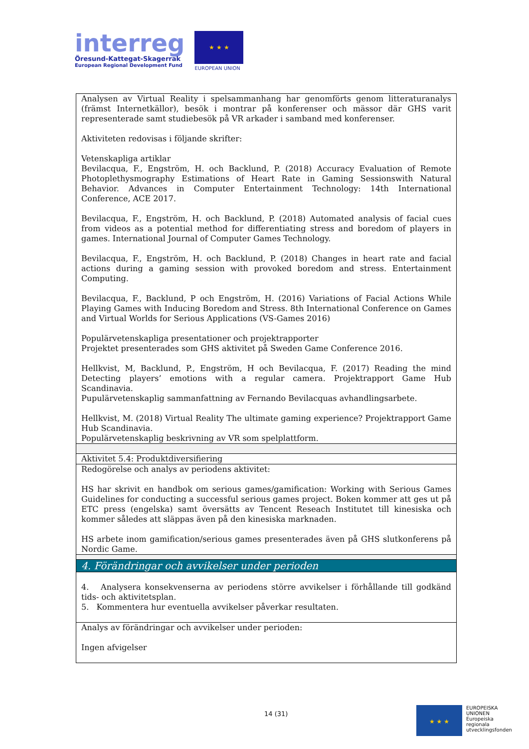interreg
Öresund-Kattegat-Skagerrak
European Regional Development Fund
★ ★ ★
EUROPEAN UNION
| Analysen av Virtual Reality i spelsammanhang har genomförts genom litteraturanalys (främst Internetkällor), besök i montrar på konferenser och mässor där GHS varit representerade samt studiebesök på VR arkader i samband med konferenser. Aktiviteten redovisas i följande skrifter: Vetenskapliga artiklar Bevilacqua, F., Engström, H. och Backlund, P. (2018) Accuracy Evaluation of Remote Photoplethysmography Estimations of Heart Rate in Gaming Sessionswith Natural Behavior. Advances in Computer Entertainment Technology: 14th International Conference, ACE 2017. Bevilacqua, F., Engström, H. och Backlund, P. (2018) Automated analysis of facial cues from videos as a potential method for differentiating stress and boredom of players in games. International Journal of Computer Games Technology. Bevilacqua, F., Engström, H. och Backlund, P. (2018) Changes in heart rate and facial actions during a gaming session with provoked boredom and stress. Entertainment Computing. Bevilacqua, F., Backlund, P och Engström, H. (2016) Variations of Facial Actions While Playing Games with Inducing Boredom and Stress. 8th International Conference on Games and Virtual Worlds for Serious Applications (VS-Games 2016) Populärvetenskapliga presentationer och projektrapporter Projektet presenterades som GHS aktivitet på Sweden Game Conference 2016. Hellkvist, M, Backlund, P., Engström, H och Bevilacqua, F. (2017) Reading the mind Detecting players’ emotions with a regular camera. Projektrapport Game Hub Scandinavia. Pupulärvetenskaplig sammanfattning av Fernando Bevilacquas avhandlingsarbete. Hellkvist, M. (2018) Virtual Reality The ultimate gaming experience? Projektrapport Game Hub Scandinavia. Populärvetenskaplig beskrivning av VR som spelplattform. |
| Aktivitet 5.4: Produktdiversifiering |
| Redogörelse och analys av periodens aktivitet: HS har skrivit en handbok om serious games/gamification: Working with Serious Games Guidelines for conducting a successful serious games project. Boken kommer att ges ut på ETC press (engelska) samt översätts av Tencent Reseach Institutet till kinesiska och kommer således att släppas även på den kinesiska marknaden. HS arbete inom gamification/serious games presenterades även på GHS slutkonferens på Nordic Game. |
| 4. Förändringar och avvikelser under perioden |
| 4. Analysera konsekvenserna av periodens större avvikelser i förhållande till godkänd tids- och aktivitetsplan. 5. Kommentera hur eventuella avvikelser påverkar resultaten. |
| Analys av förändringar och avvikelser under perioden: Ingen afvigelser |
14 (31)
★ ★ ★
EUROPEISKA
UNIONEN
Europeiska
regionala
utvecklingsfonden